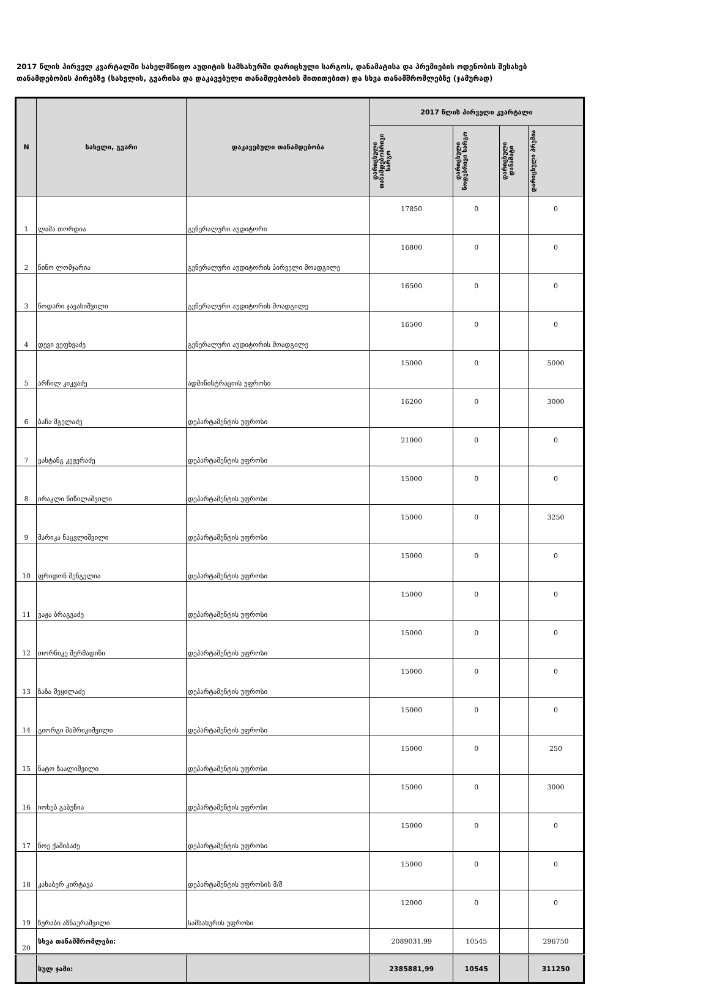2017 წლის პირველ კვარტალში სახელმწიფო აუდიტის სამსახურში დარიცხული სარგოს, დანამატისა და პრემიების ოდენობის შესახებ თანამდებობის პირებზე (სახელის, გვარისა და დაკავებული თანამდებობის მითითებით) და სხვა თანამშრომლებზე (ჯამურად)
| N | სახელი, გვარი | დაკავებული თანამდებობა | 2017 წლის პირველი კვარტალი | | | |
| --- | --- | --- | --- | --- | --- | --- |
| | | | დარიცხული თანამდებობრივი სარგო | დარიცხული წოდებრივი სარგო | დარიცხული დანამატი | დარიცხული პრემია |
| 1 | ლაშა თორდია | გენერალური აუდიტორი | 17850 | 0 | | 0 |
| 2 | ნინო ლომჯარია | გენერალური აუდიტორის პირველი მოადგილე | 16800 | 0 | | 0 |
| 3 | ნოდარი ჯავახიშვილი | გენერალური აუდიტორის მოადგილე | 16500 | 0 | | 0 |
| 4 | დევი ვეფხვაძე | გენერალური აუდიტორის მოადგილე | 16500 | 0 | | 0 |
| 5 | არჩილ კიკვაძე | ადმინისტრაციის უფროსი | 15000 | 0 | | 5000 |
| 6 | ბაჩა მგელაძე | დეპარტამენტის უფროსი | 16200 | 0 | | 3000 |
| 7 | ვახტანგ კეჟერაძე | დეპარტამენტის უფროსი | 21000 | 0 | | 0 |
| 8 | ირაკლი წიწილაშვილი | დეპარტამენტის უფროსი | 15000 | 0 | | 0 |
| 9 | მარიკა ნაცვლიშვილი | დეპარტამენტის უფროსი | 15000 | 0 | | 3250 |
| 10 | ფრიდონ შენგელია | დეპარტამენტის უფროსი | 15000 | 0 | | 0 |
| 11 | ვაჟა ბრაგვაძე | დეპარტამენტის უფროსი | 15000 | 0 | | 0 |
| 12 | თორნიკე შერმადინი | დეპარტამენტის უფროსი | 15000 | 0 | | 0 |
| 13 | ზაზა შეყილაძე | დეპარტამენტის უფროსი | 15000 | 0 | | 0 |
| 14 | გიორგი მამრიკიშვილი | დეპარტამენტის უფროსი | 15000 | 0 | | 0 |
| 15 | ნატო ზაალიშვილი | დეპარტამენტის უფროსი | 15000 | 0 | | 250 |
| 16 | იოსებ გაბუნია | დეპარტამენტის უფროსი | 15000 | 0 | | 3000 |
| 17 | ნოე ქაშიბაძე | დეპარტამენტის უფროსი | 15000 | 0 | | 0 |
| 18 | კახაბერ კირტავა | დეპარტამენტის უფროსის მ/შ | 15000 | 0 | | 0 |
| 19 | ზურაბი აზნაურაშვილი | სამსახურის უფროსი | 12000 | 0 | | 0 |
| 20 | სხვა თანამშრომლები: | | 2089031,99 | 10545 | | 296750 |
| | სულ ჯამი: | | 2385881,99 | 10545 | | 311250 |